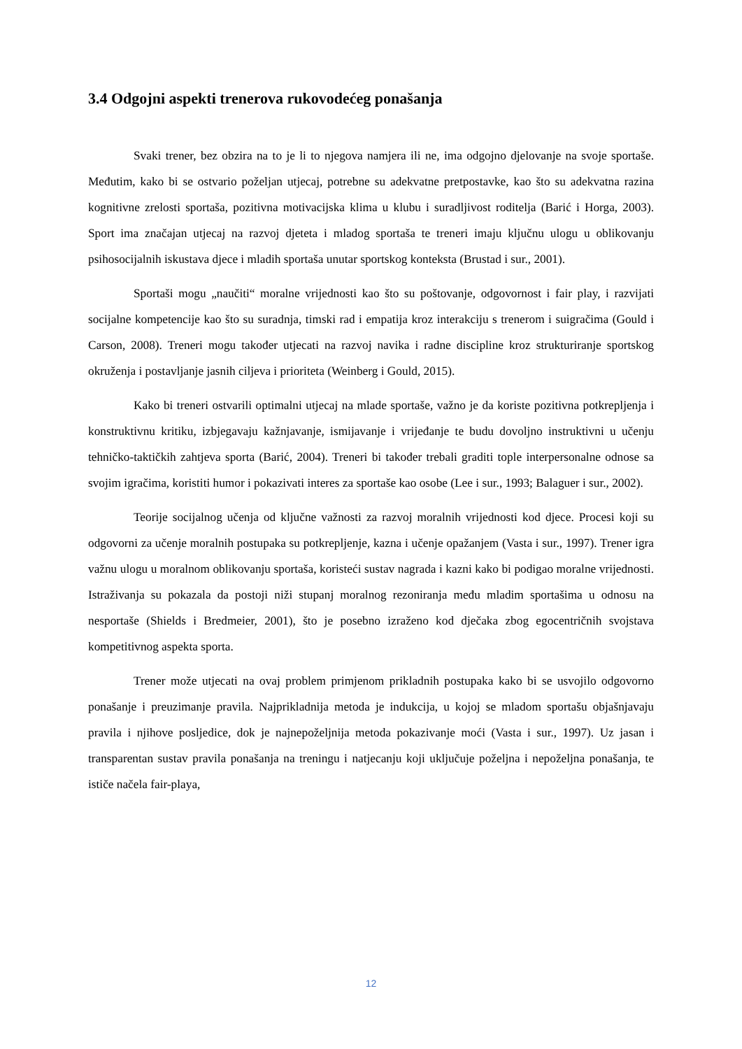3.4 Odgojni aspekti trenerova rukovodećeg ponašanja
Svaki trener, bez obzira na to je li to njegova namjera ili ne, ima odgojno djelovanje na svoje sportaše. Međutim, kako bi se ostvario poželjan utjecaj, potrebne su adekvatne pretpostavke, kao što su adekvatna razina kognitivne zrelosti sportaša, pozitivna motivacijska klima u klubu i suradljivost roditelja (Barić i Horga, 2003). Sport ima značajan utjecaj na razvoj djeteta i mladog sportaša te treneri imaju ključnu ulogu u oblikovanju psihosocijalnih iskustava djece i mladih sportaša unutar sportskog konteksta (Brustad i sur., 2001).
Sportaši mogu „naučiti“ moralne vrijednosti kao što su poštovanje, odgovornost i fair play, i razvijati socijalne kompetencije kao što su suradnja, timski rad i empatija kroz interakciju s trenerom i suigračima (Gould i Carson, 2008). Treneri mogu također utjecati na razvoj navika i radne discipline kroz strukturiranje sportskog okruženja i postavljanje jasnih ciljeva i prioriteta (Weinberg i Gould, 2015).
Kako bi treneri ostvarili optimalni utjecaj na mlade sportaše, važno je da koriste pozitivna potkrepljenja i konstruktivnu kritiku, izbjegavaju kažnjavanje, ismijavanje i vrijeđanje te budu dovoljno instruktivni u učenju tehničko-taktičkih zahtjeva sporta (Barić, 2004). Treneri bi također trebali graditi tople interpersonalne odnose sa svojim igračima, koristiti humor i pokazivati interes za sportaše kao osobe (Lee i sur., 1993; Balaguer i sur., 2002).
Teorije socijalnog učenja od ključne važnosti za razvoj moralnih vrijednosti kod djece. Procesi koji su odgovorni za učenje moralnih postupaka su potkrepljenje, kazna i učenje opažanjem (Vasta i sur., 1997). Trener igra važnu ulogu u moralnom oblikovanju sportaša, koristeći sustav nagrada i kazni kako bi podigao moralne vrijednosti. Istraživanja su pokazala da postoji niži stupanj moralnog rezoniranja među mladim sportašima u odnosu na nesportaše (Shields i Bredmeier, 2001), što je posebno izraženo kod dječaka zbog egocentričnih svojstava kompetitivnog aspekta sporta.
Trener može utjecati na ovaj problem primjenom prikladnih postupaka kako bi se usvojilo odgovorno ponašanje i preuzimanje pravila. Najprikladnija metoda je indukcija, u kojoj se mladom sportašu objašnjavaju pravila i njihove posljedice, dok je najnepoželjnija metoda pokazivanje moći (Vasta i sur., 1997). Uz jasan i transparentan sustav pravila ponašanja na treningu i natjecanju koji uključuje poželjna i nepoželjna ponašanja, te ističe načela fair-playa,
12